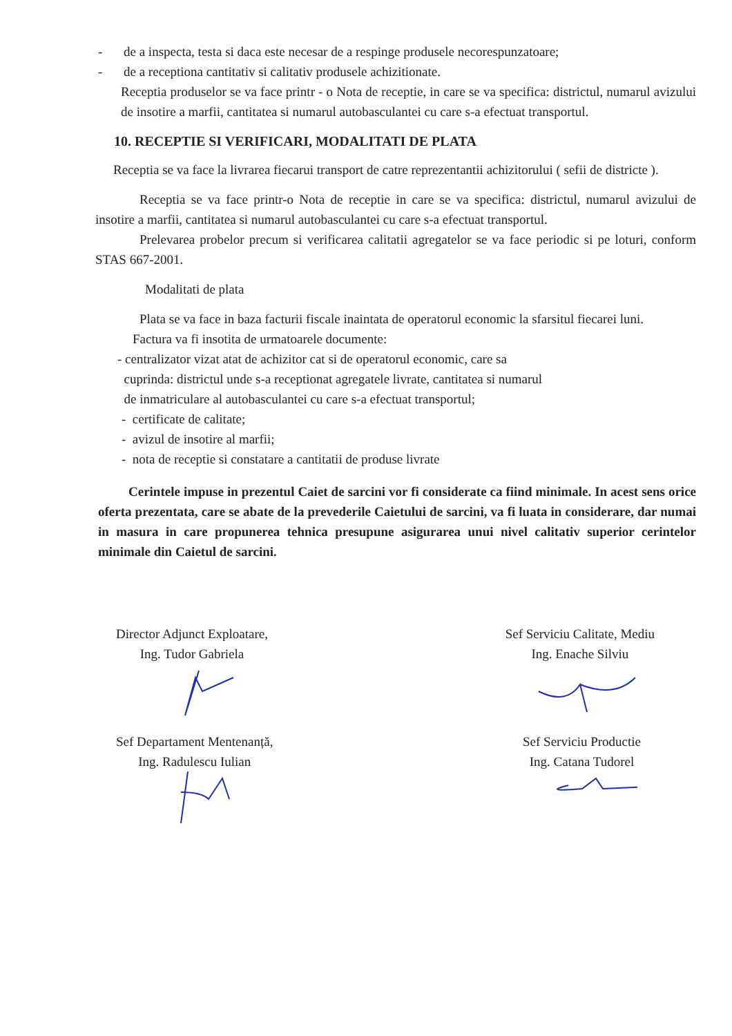- de a inspecta, testa si daca este necesar de a respinge produsele necorespunzatoare;
- de a receptiona cantitativ si calitativ produsele achizitionate.
Receptia produselor se va face printr - o Nota de receptie, in care se va specifica: districtul, numarul avizului de insotire a marfii, cantitatea si numarul autobasculantei cu care s-a efectuat transportul.
10. RECEPTIE SI VERIFICARI, MODALITATI DE PLATA
Receptia se va face la livrarea fiecarui transport de catre reprezentantii achizitorului ( sefii de districte ).
Receptia se va face printr-o Nota de receptie in care se va specifica: districtul, numarul avizului de insotire a marfii, cantitatea si numarul autobasculantei cu care s-a efectuat transportul.
Prelevarea probelor precum si verificarea calitatii agregatelor se va face periodic si pe loturi, conform STAS 667-2001.
Modalitati de plata
Plata se va face in baza facturii fiscale inaintata de operatorul economic la sfarsitul fiecarei luni.
Factura va fi insotita de urmatoarele documente:
- centralizator vizat atat de achizitor cat si de operatorul economic, care sa
cuprinda: districtul unde s-a receptionat agregatele livrate, cantitatea si numarul
de inmatriculare al autobasculantei cu care s-a efectuat transportul;
- certificate de calitate;
- avizul de insotire al marfii;
- nota de receptie si constatare a cantitatii de produse livrate
Cerintele impuse in prezentul Caiet de sarcini vor fi considerate ca fiind minimale. In acest sens orice oferta prezentata, care se abate de la prevederile Caietului de sarcini, va fi luata in considerare, dar numai in masura in care propunerea tehnica presupune asigurarea unui nivel calitativ superior cerintelor minimale din Caietul de sarcini.
Director Adjunct Exploatare,
Ing. Tudor Gabriela
Sef Serviciu Calitate, Mediu
Ing. Enache Silviu
Sef Departament Mentenanță,
Ing. Radulescu Iulian
Sef Serviciu Productie
Ing. Catana Tudorel